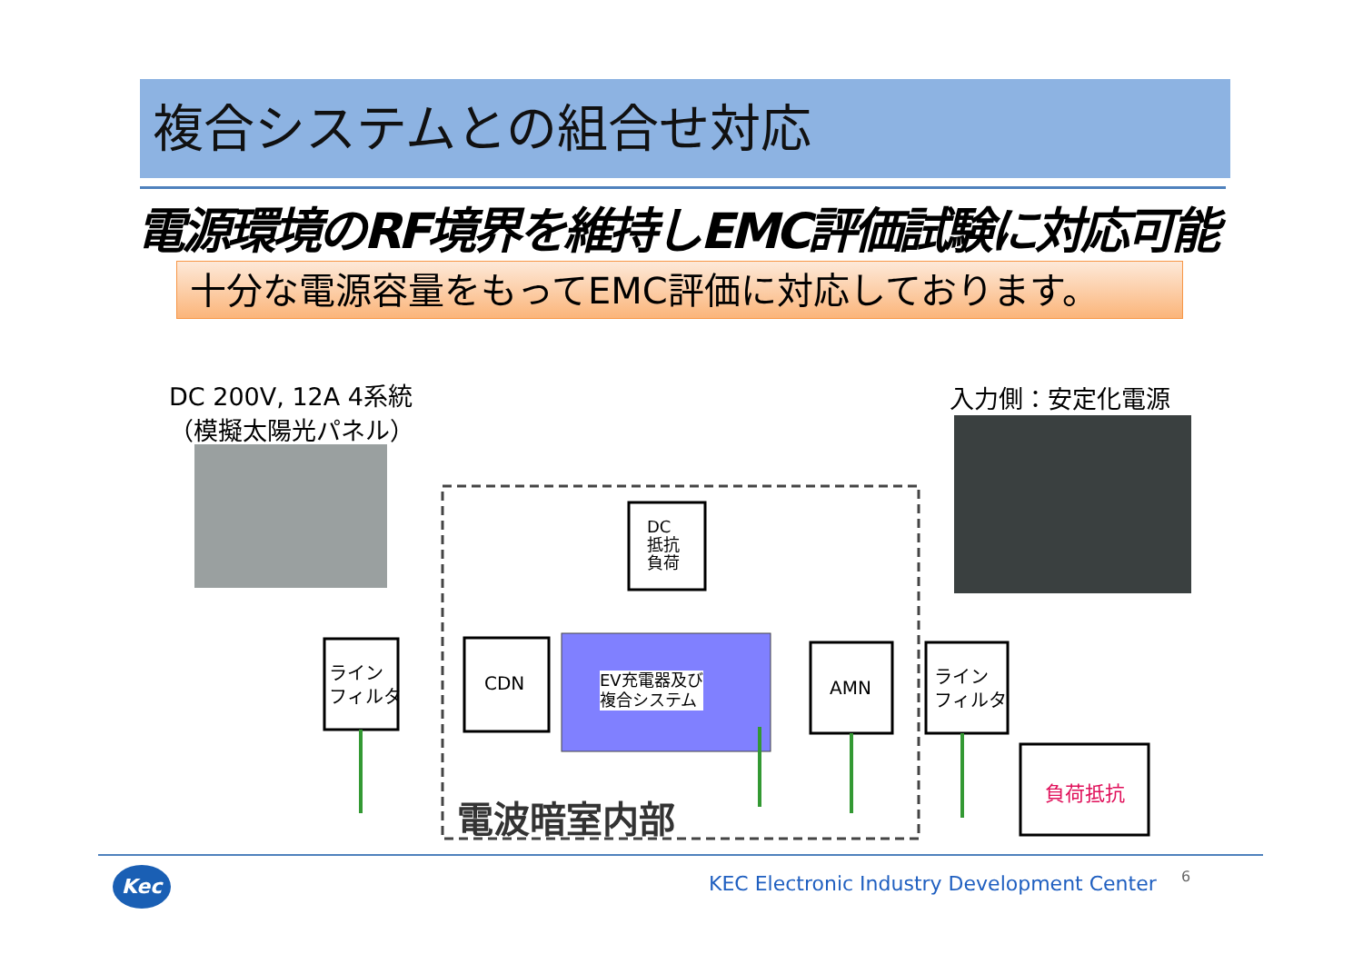複合システムとの組合せ対応
電源環境のRF境界を維持しEMC評価試験に対応可能
十分な電源容量をもってEMC評価に対応しております。
DC 200V, 12A 4系統
（模擬太陽光パネル）
入力側：安定化電源
DC
抵抗
負荷
ライン
フィルタ
CDN
EV充電器及び
複合システム
AMN
ライン
フィルタ
負荷抵抗
電波暗室内部
Kec KEC Electronic Industry Development Center 6